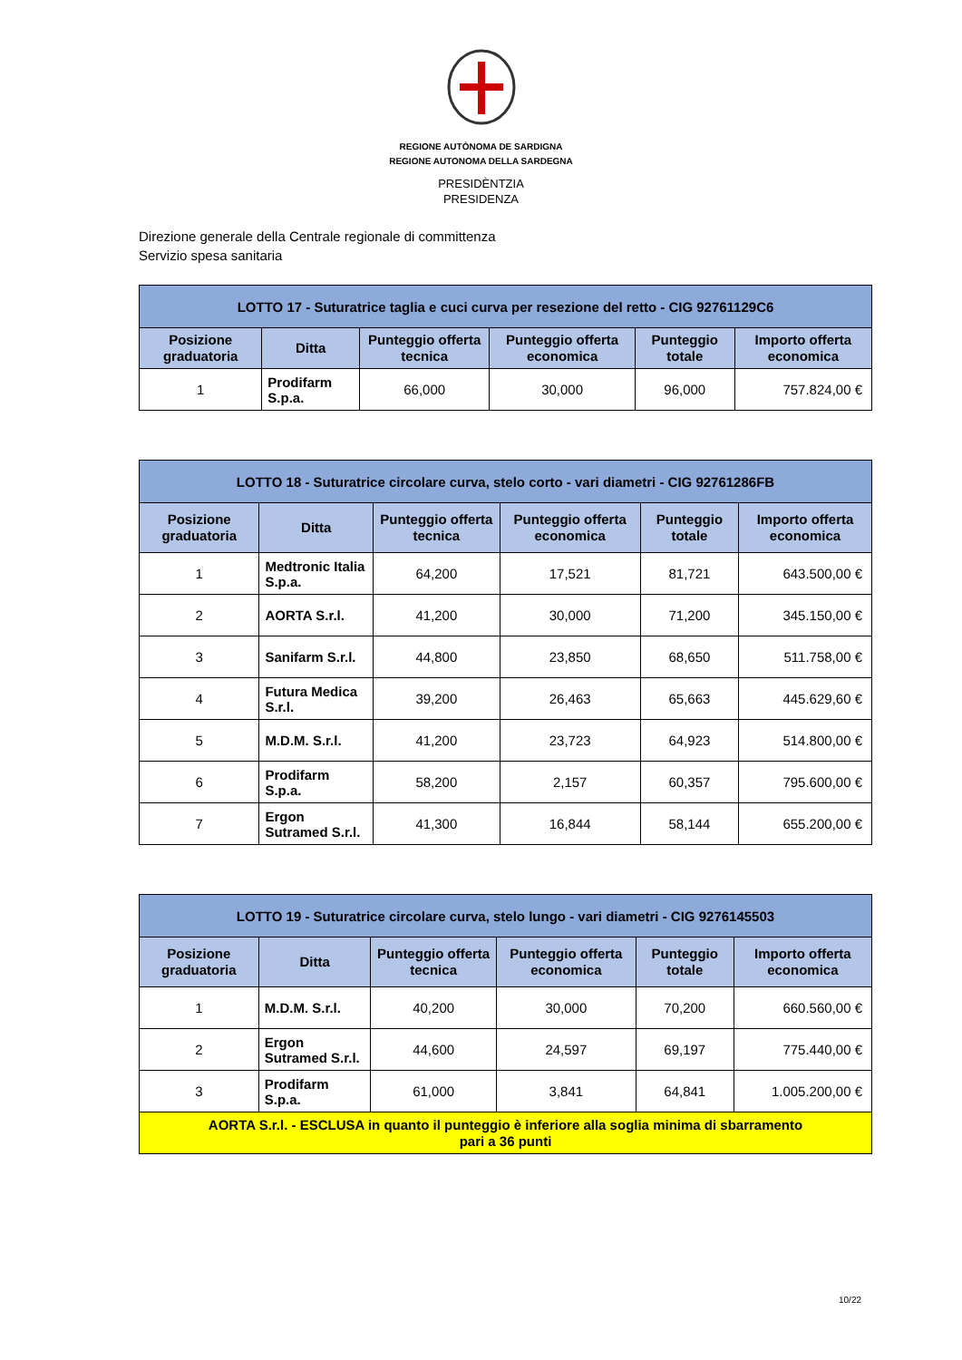REGIONE AUTÒNOMA DE SARDIGNA
REGIONE AUTONOMA DELLA SARDEGNA
PRESIDÈNTZIA
PRESIDENZA
Direzione generale della Centrale regionale di committenza
Servizio spesa sanitaria
| LOTTO 17 - Suturatrice taglia e cuci curva per resezione del retto - CIG 92761129C6 | | | | | |
| --- | --- | --- | --- | --- | --- |
| Posizione graduatoria | Ditta | Punteggio offerta tecnica | Punteggio offerta economica | Punteggio totale | Importo offerta economica |
| 1 | Prodifarm S.p.a. | 66,000 | 30,000 | 96,000 | 757.824,00 € |
| LOTTO 18 - Suturatrice circolare curva, stelo corto - vari diametri - CIG 92761286FB | | | | | |
| --- | --- | --- | --- | --- | --- |
| Posizione graduatoria | Ditta | Punteggio offerta tecnica | Punteggio offerta economica | Punteggio totale | Importo offerta economica |
| 1 | Medtronic Italia S.p.a. | 64,200 | 17,521 | 81,721 | 643.500,00 € |
| 2 | AORTA S.r.l. | 41,200 | 30,000 | 71,200 | 345.150,00 € |
| 3 | Sanifarm S.r.l. | 44,800 | 23,850 | 68,650 | 511.758,00 € |
| 4 | Futura Medica S.r.l. | 39,200 | 26,463 | 65,663 | 445.629,60 € |
| 5 | M.D.M. S.r.l. | 41,200 | 23,723 | 64,923 | 514.800,00 € |
| 6 | Prodifarm S.p.a. | 58,200 | 2,157 | 60,357 | 795.600,00 € |
| 7 | Ergon Sutramed S.r.l. | 41,300 | 16,844 | 58,144 | 655.200,00 € |
| LOTTO 19 - Suturatrice circolare curva, stelo lungo - vari diametri - CIG 9276145503 | | | | | |
| --- | --- | --- | --- | --- | --- |
| Posizione graduatoria | Ditta | Punteggio offerta tecnica | Punteggio offerta economica | Punteggio totale | Importo offerta economica |
| 1 | M.D.M. S.r.l. | 40,200 | 30,000 | 70,200 | 660.560,00 € |
| 2 | Ergon Sutramed S.r.l. | 44,600 | 24,597 | 69,197 | 775.440,00 € |
| 3 | Prodifarm S.p.a. | 61,000 | 3,841 | 64,841 | 1.005.200,00 € |
| AORTA S.r.l. - ESCLUSA in quanto il punteggio è inferiore alla soglia minima di sbarramento pari a 36 punti | | | | | |
10/22